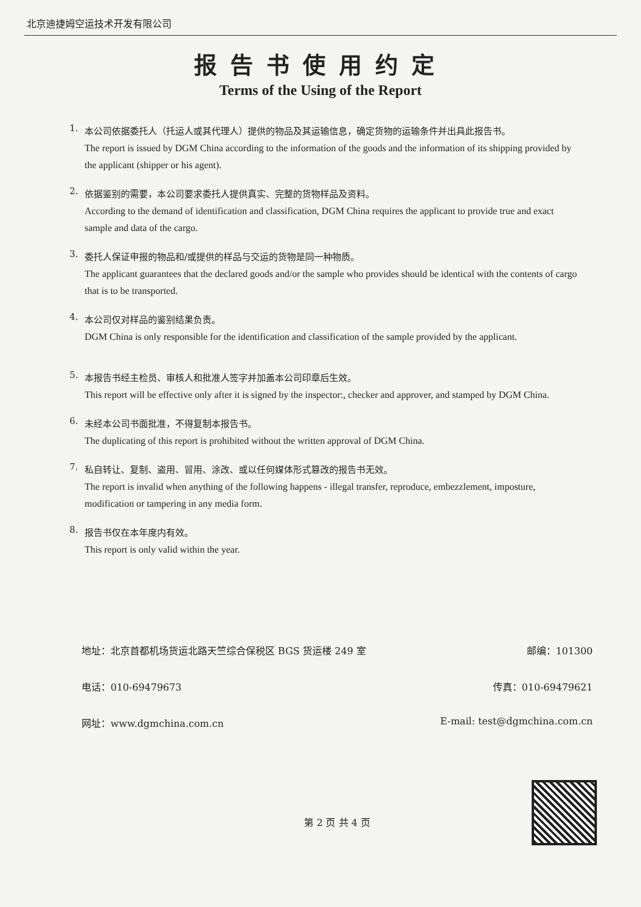北京迪捷姆空运技术开发有限公司
报告书使用约定
Terms of the Using of the Report
1.
本公司依据委托人（托运人或其代理人）提供的物品及其运输信息，确定货物的运输条件并出具此报告书。
The report is issued by DGM China according to the information of the goods and the information of its shipping provided by the applicant (shipper or his agent).
2.
依据鉴别的需要，本公司要求委托人提供真实、完整的货物样品及资料。
According to the demand of identification and classification, DGM China requires the applicant to provide true and exact sample and data of the cargo.
3.
委托人保证申报的物品和/或提供的样品与交运的货物是同一种物质。
The applicant guarantees that the declared goods and/or the sample who provides should be identical with the contents of cargo that is to be transported.
4.
本公司仅对样品的鉴别结果负责。
DGM China is only responsible for the identification and classification of the sample provided by the applicant.
5.
本报告书经主检员、审核人和批准人签字并加盖本公司印章后生效。
This report will be effective only after it is signed by the inspector:, checker and approver, and stamped by DGM China.
6.
未经本公司书面批准，不得复制本报告书。
The duplicating of this report is prohibited without the written approval of DGM China.
7.
私自转让、复制、盗用、冒用、涂改、或以任何媒体形式篡改的报告书无效。
The report is invalid when anything of the following happens - illegal transfer, reproduce, embezzlement, imposture, modification or tampering in any media form.
8.
报告书仅在本年度内有效。
This report is only valid within the year.
地址：北京首都机场货运北路天竺综合保税区 BGS 货运楼 249 室 邮编：101300
电话：010-69479673 传真：010-69479621
网址：www.dgmchina.com.cn E-mail: test@dgmchina.com.cn
第 2 页 共 4 页